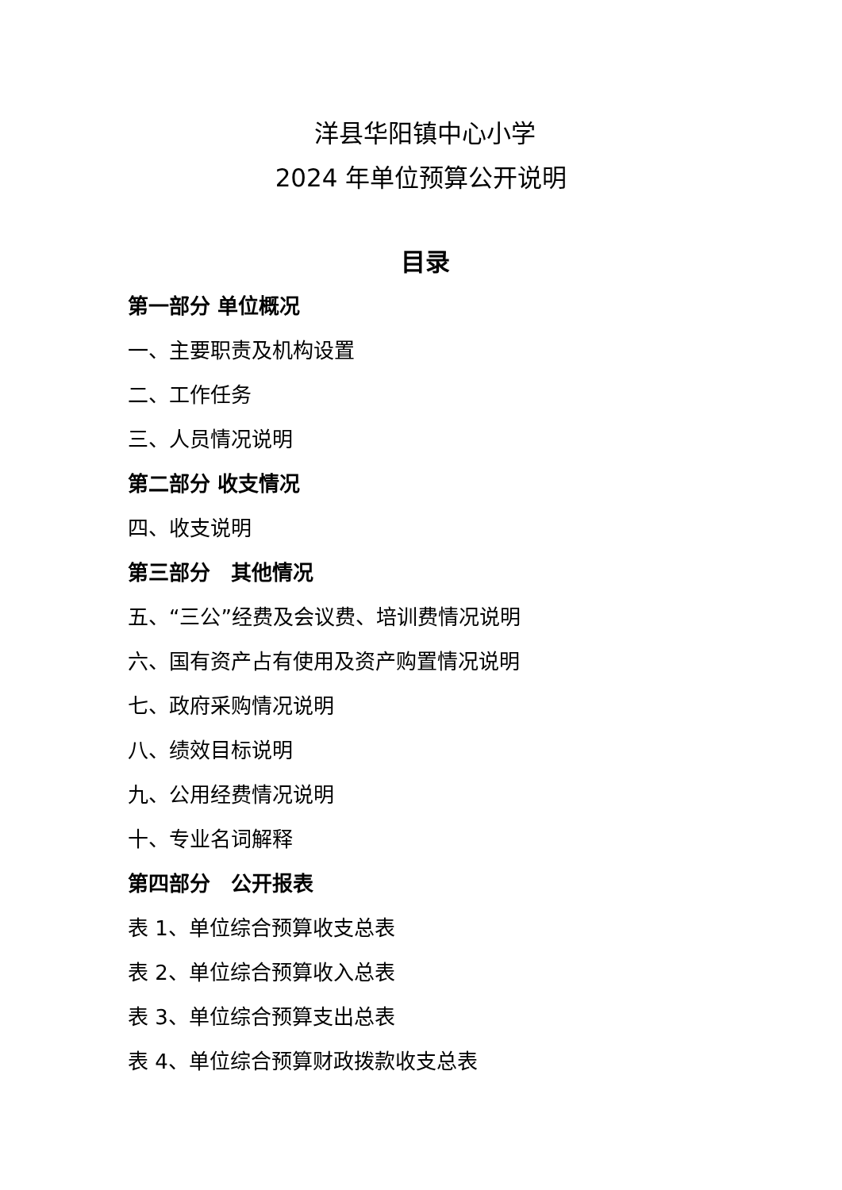洋县华阳镇中心小学
2024 年单位预算公开说明
目录
第一部分 单位概况
一、主要职责及机构设置
二、工作任务
三、人员情况说明
第二部分 收支情况
四、收支说明
第三部分　其他情况
五、“三公”经费及会议费、培训费情况说明
六、国有资产占有使用及资产购置情况说明
七、政府采购情况说明
八、绩效目标说明
九、公用经费情况说明
十、专业名词解释
第四部分　公开报表
表 1、单位综合预算收支总表
表 2、单位综合预算收入总表
表 3、单位综合预算支出总表
表 4、单位综合预算财政拨款收支总表